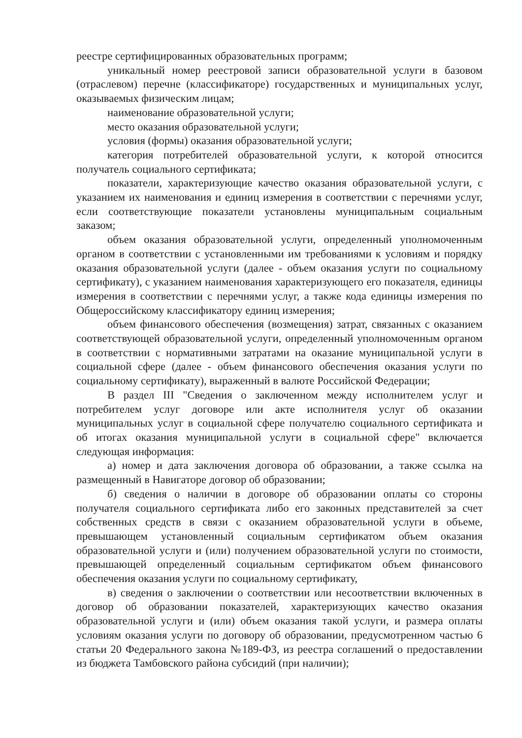реестре сертифицированных образовательных программ;
уникальный номер реестровой записи образовательной услуги в базовом (отраслевом) перечне (классификаторе) государственных и муниципальных услуг, оказываемых физическим лицам;
наименование образовательной услуги;
место оказания образовательной услуги;
условия (формы) оказания образовательной услуги;
категория потребителей образовательной услуги, к которой относится получатель социального сертификата;
показатели, характеризующие качество оказания образовательной услуги, с указанием их наименования и единиц измерения в соответствии с перечнями услуг, если соответствующие показатели установлены муниципальным социальным заказом;
объем оказания образовательной услуги, определенный уполномоченным органом в соответствии с установленными им требованиями к условиям и порядку оказания образовательной услуги (далее - объем оказания услуги по социальному сертификату), с указанием наименования характеризующего его показателя, единицы измерения в соответствии с перечнями услуг, а также кода единицы измерения по Общероссийскому классификатору единиц измерения;
объем финансового обеспечения (возмещения) затрат, связанных с оказанием соответствующей образовательной услуги, определенный уполномоченным органом в соответствии с нормативными затратами на оказание муниципальной услуги в социальной сфере (далее - объем финансового обеспечения оказания услуги по социальному сертификату), выраженный в валюте Российской Федерации;
В раздел III "Сведения о заключенном между исполнителем услуг и потребителем услуг договоре или акте исполнителя услуг об оказании муниципальных услуг в социальной сфере получателю социального сертификата и об итогах оказания муниципальной услуги в социальной сфере" включается следующая информация:
а) номер и дата заключения договора об образовании, а также ссылка на размещенный в Навигаторе договор об образовании;
б) сведения о наличии в договоре об образовании оплаты со стороны получателя социального сертификата либо его законных представителей за счет собственных средств в связи с оказанием образовательной услуги в объеме, превышающем установленный социальным сертификатом объем оказания образовательной услуги и (или) получением образовательной услуги по стоимости, превышающей определенный социальным сертификатом объем финансового обеспечения оказания услуги по социальному сертификату,
в) сведения о заключении о соответствии или несоответствии включенных в договор об образовании показателей, характеризующих качество оказания образовательной услуги и (или) объем оказания такой услуги, и размера оплаты условиям оказания услуги по договору об образовании, предусмотренном частью 6 статьи 20 Федерального закона №189-ФЗ, из реестра соглашений о предоставлении из бюджета Тамбовского района субсидий (при наличии);